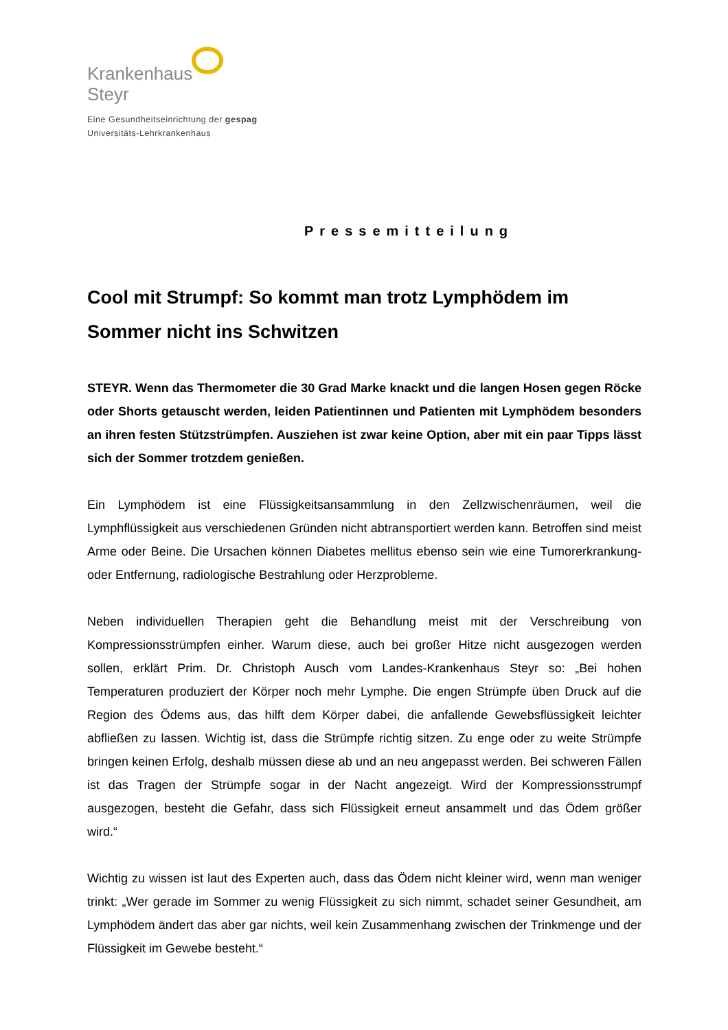Krankenhaus
Steyr
Eine Gesundheitseinrichtung der gespag
Universitäts-Lehrkrankenhaus
Pressemitteilung
Cool mit Strumpf: So kommt man trotz Lymphödem im Sommer nicht ins Schwitzen
STEYR. Wenn das Thermometer die 30 Grad Marke knackt und die langen Hosen gegen Röcke oder Shorts getauscht werden, leiden Patientinnen und Patienten mit Lymphödem besonders an ihren festen Stützstrümpfen. Ausziehen ist zwar keine Option, aber mit ein paar Tipps lässt sich der Sommer trotzdem genießen.
Ein Lymphödem ist eine Flüssigkeitsansammlung in den Zellzwischenräumen, weil die Lymphflüssigkeit aus verschiedenen Gründen nicht abtransportiert werden kann. Betroffen sind meist Arme oder Beine. Die Ursachen können Diabetes mellitus ebenso sein wie eine Tumorerkrankung- oder Entfernung, radiologische Bestrahlung oder Herzprobleme.
Neben individuellen Therapien geht die Behandlung meist mit der Verschreibung von Kompressionsstrümpfen einher. Warum diese, auch bei großer Hitze nicht ausgezogen werden sollen, erklärt Prim. Dr. Christoph Ausch vom Landes-Krankenhaus Steyr so: „Bei hohen Temperaturen produziert der Körper noch mehr Lymphe. Die engen Strümpfe üben Druck auf die Region des Ödems aus, das hilft dem Körper dabei, die anfallende Gewebsflüssigkeit leichter abfließen zu lassen. Wichtig ist, dass die Strümpfe richtig sitzen. Zu enge oder zu weite Strümpfe bringen keinen Erfolg, deshalb müssen diese ab und an neu angepasst werden. Bei schweren Fällen ist das Tragen der Strümpfe sogar in der Nacht angezeigt. Wird der Kompressionsstrumpf ausgezogen, besteht die Gefahr, dass sich Flüssigkeit erneut ansammelt und das Ödem größer wird.“
Wichtig zu wissen ist laut des Experten auch, dass das Ödem nicht kleiner wird, wenn man weniger trinkt: „Wer gerade im Sommer zu wenig Flüssigkeit zu sich nimmt, schadet seiner Gesundheit, am Lymphödem ändert das aber gar nichts, weil kein Zusammenhang zwischen der Trinkmenge und der Flüssigkeit im Gewebe besteht.“